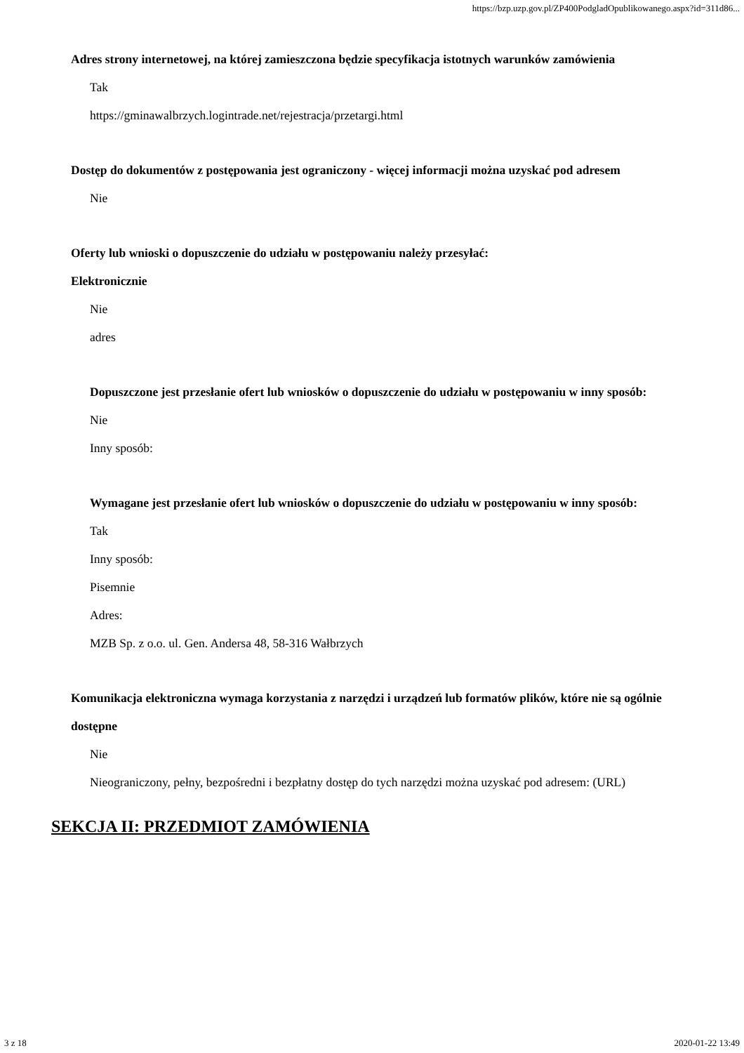https://bzp.uzp.gov.pl/ZP400PodgladOpublikowanego.aspx?id=311d86...
Adres strony internetowej, na której zamieszczona będzie specyfikacja istotnych warunków zamówienia
Tak
https://gminawalbrzych.logintrade.net/rejestracja/przetargi.html
Dostęp do dokumentów z postępowania jest ograniczony - więcej informacji można uzyskać pod adresem
Nie
Oferty lub wnioski o dopuszczenie do udziału w postępowaniu należy przesyłać:
Elektronicznie
Nie
adres
Dopuszczone jest przesłanie ofert lub wniosków o dopuszczenie do udziału w postępowaniu w inny sposób:
Nie
Inny sposób:
Wymagane jest przesłanie ofert lub wniosków o dopuszczenie do udziału w postępowaniu w inny sposób:
Tak
Inny sposób:
Pisemnie
Adres:
MZB Sp. z o.o. ul. Gen. Andersa 48, 58-316 Wałbrzych
Komunikacja elektroniczna wymaga korzystania z narzędzi i urządzeń lub formatów plików, które nie są ogólnie dostępne
Nie
Nieograniczony, pełny, bezpośredni i bezpłatny dostęp do tych narzędzi można uzyskać pod adresem: (URL)
SEKCJA II: PRZEDMIOT ZAMÓWIENIA
3 z 18 2020-01-22 13:49